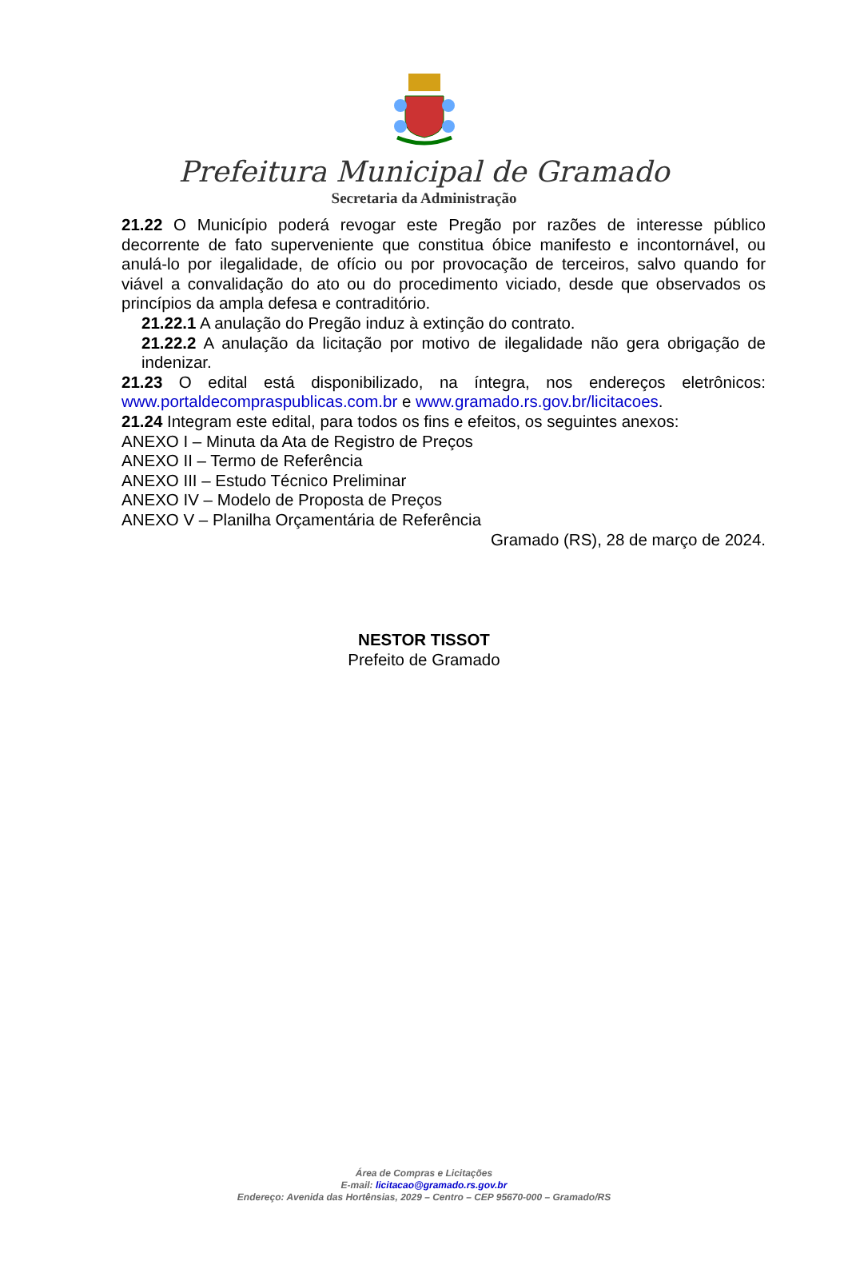Prefeitura Municipal de Gramado
Secretaria da Administração
21.22 O Município poderá revogar este Pregão por razões de interesse público decorrente de fato superveniente que constitua óbice manifesto e incontornável, ou anulá-lo por ilegalidade, de ofício ou por provocação de terceiros, salvo quando for viável a convalidação do ato ou do procedimento viciado, desde que observados os princípios da ampla defesa e contraditório.
21.22.1 A anulação do Pregão induz à extinção do contrato.
21.22.2 A anulação da licitação por motivo de ilegalidade não gera obrigação de indenizar.
21.23 O edital está disponibilizado, na íntegra, nos endereços eletrônicos: www.portaldecompraspublicas.com.br e www.gramado.rs.gov.br/licitacoes.
21.24 Integram este edital, para todos os fins e efeitos, os seguintes anexos:
ANEXO I – Minuta da Ata de Registro de Preços
ANEXO II – Termo de Referência
ANEXO III – Estudo Técnico Preliminar
ANEXO IV – Modelo de Proposta de Preços
ANEXO V – Planilha Orçamentária de Referência
Gramado (RS), 28 de março de 2024.
NESTOR TISSOT
Prefeito de Gramado
Área de Compras e Licitações
E-mail: licitacao@gramado.rs.gov.br
Endereço: Avenida das Hortênsias, 2029 – Centro – CEP 95670-000 – Gramado/RS